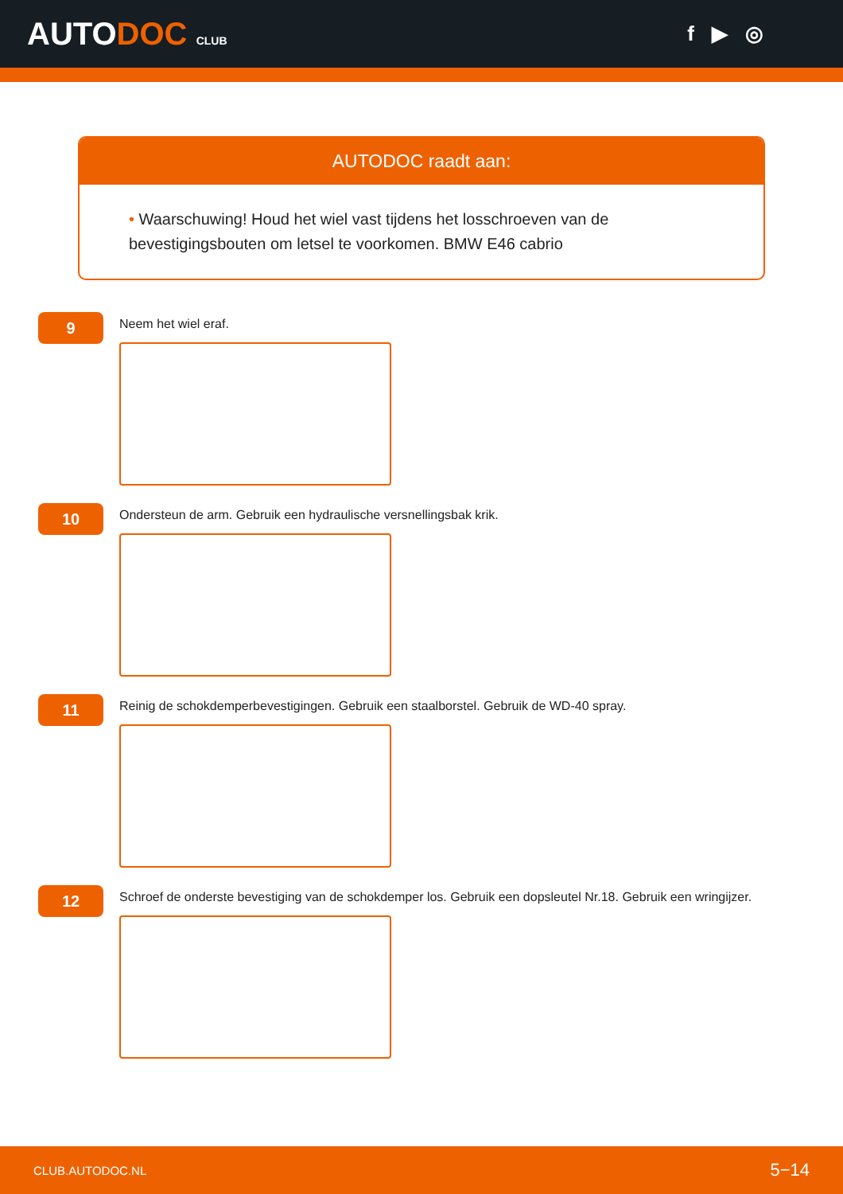AUTODOC CLUB
f ▶ ◎
AUTODOC raadt aan:
• Waarschuwing! Houd het wiel vast tijdens het losschroeven van de bevestigingsbouten om letsel te voorkomen. BMW E46 cabrio
9
Neem het wiel eraf.
10
Ondersteun de arm. Gebruik een hydraulische versnellingsbak krik.
11
Reinig de schokdemperbevestigingen. Gebruik een staalborstel. Gebruik de WD-40 spray.
12
Schroef de onderste bevestiging van de schokdemper los. Gebruik een dopsleutel Nr.18. Gebruik een wringijzer.
CLUB.AUTODOC.NL 5−14